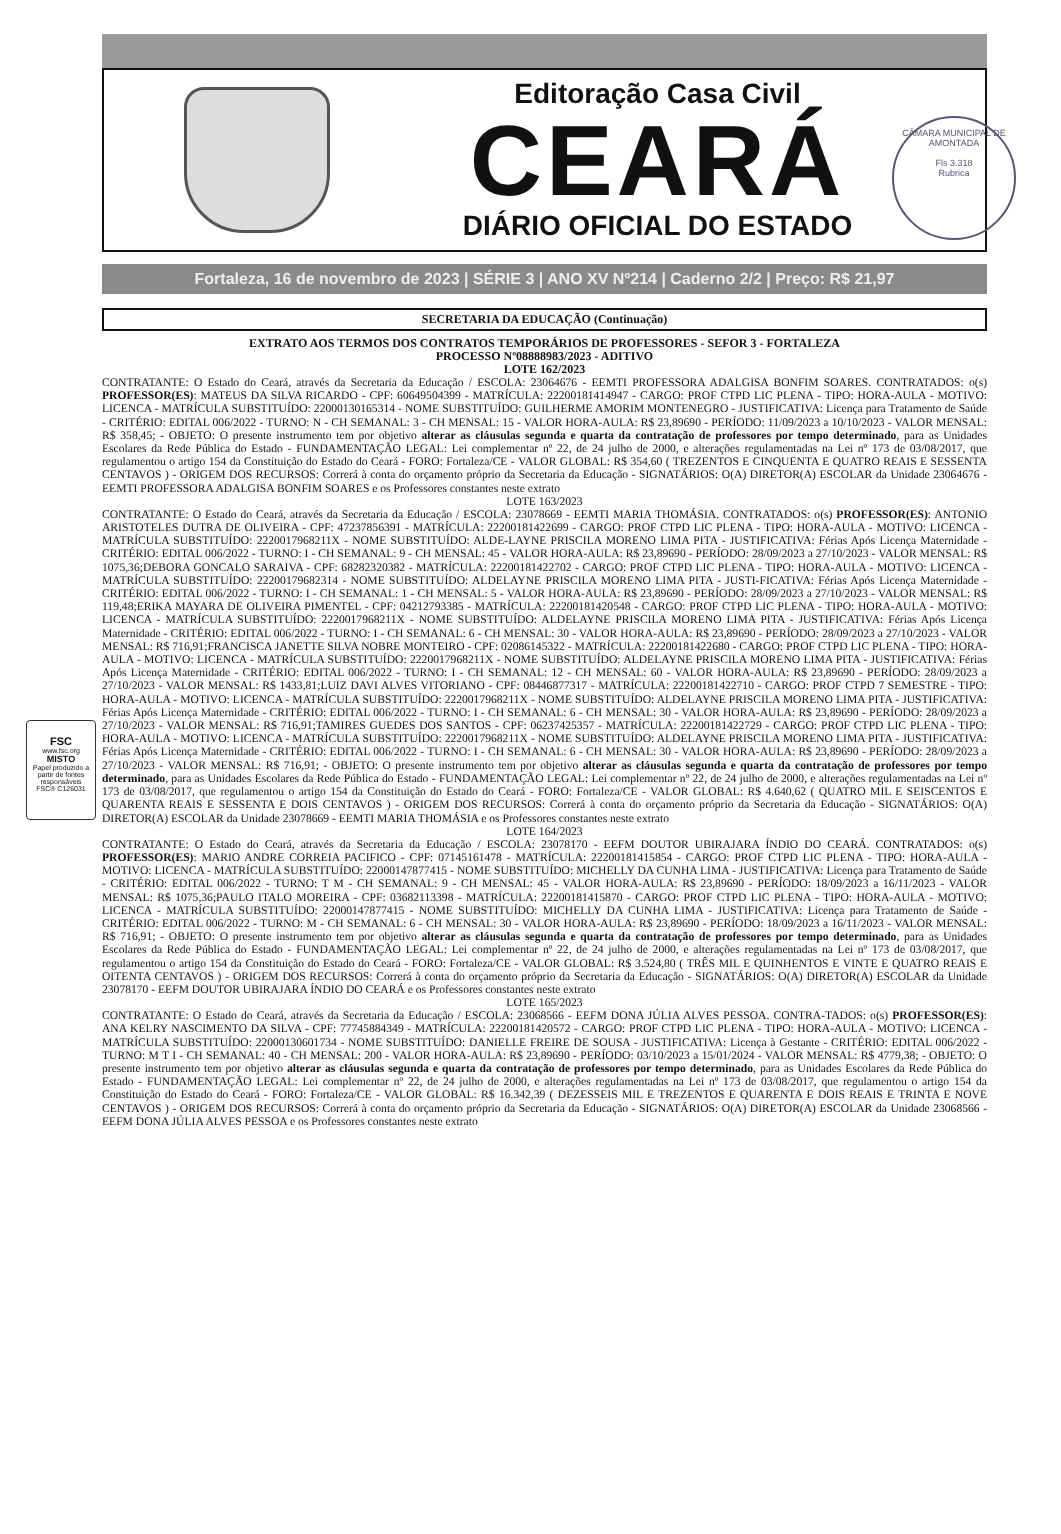CÂMARA MUNICIPAL DE AMONTADA
Fls 3.318
Rubrica
FSC
www.fsc.org
MISTO
Papel produzido a partir de fontes responsáveis
FSC® C126031
Editoração Casa Civil
CEARÁ
DIÁRIO OFICIAL DO ESTADO
Fortaleza, 16 de novembro de 2023 | SÉRIE 3 | ANO XV Nº214 | Caderno 2/2 | Preço: R$ 21,97
SECRETARIA DA EDUCAÇÃO (Continuação)
EXTRATO AOS TERMOS DOS CONTRATOS TEMPORÁRIOS DE PROFESSORES - SEFOR 3 - FORTALEZA
PROCESSO Nº08888983/2023 - ADITIVO
LOTE 162/2023
CONTRATANTE: O Estado do Ceará, através da Secretaria da Educação / ESCOLA: 23064676 - EEMTI PROFESSORA ADALGISA BONFIM SOARES. CONTRATADOS: o(s) PROFESSOR(ES): MATEUS DA SILVA RICARDO - CPF: 60649504399 - MATRÍCULA: 22200181414947 - CARGO: PROF CTPD LIC PLENA - TIPO: HORA-AULA - MOTIVO: LICENCA - MATRÍCULA SUBSTITUÍDO: 22000130165314 - NOME SUBSTITUÍDO: GUILHERME AMORIM MONTENEGRO - JUSTIFICATIVA: Licença para Tratamento de Saúde - CRITÉRIO: EDITAL 006/2022 - TURNO: N - CH SEMANAL: 3 - CH MENSAL: 15 - VALOR HORA-AULA: R$ 23,89690 - PERÍODO: 11/09/2023 a 10/10/2023 - VALOR MENSAL: R$ 358,45; - OBJETO: O presente instrumento tem por objetivo alterar as cláusulas segunda e quarta da contratação de professores por tempo determinado, para as Unidades Escolares da Rede Pública do Estado - FUNDAMENTAÇÃO LEGAL: Lei complementar nº 22, de 24 julho de 2000, e alterações regulamentadas na Lei nº 173 de 03/08/2017, que regulamentou o artigo 154 da Constituição do Estado do Ceará - FORO: Fortaleza/CE - VALOR GLOBAL: R$ 354,60 ( TREZENTOS E CINQUENTA E QUATRO REAIS E SESSENTA CENTAVOS ) - ORIGEM DOS RECURSOS: Correrá à conta do orçamento próprio da Secretaria da Educação - SIGNATÁRIOS: O(A) DIRETOR(A) ESCOLAR da Unidade 23064676 - EEMTI PROFESSORA ADALGISA BONFIM SOARES e os Professores constantes neste extrato
LOTE 163/2023
CONTRATANTE: O Estado do Ceará, através da Secretaria da Educação / ESCOLA: 23078669 - EEMTI MARIA THOMÁSIA. CONTRATADOS: o(s) PROFESSOR(ES): ANTONIO ARISTOTELES DUTRA DE OLIVEIRA - CPF: 47237856391 - MATRÍCULA: 22200181422699 - CARGO: PROF CTPD LIC PLENA - TIPO: HORA-AULA - MOTIVO: LICENCA - MATRÍCULA SUBSTITUÍDO: 2220017968211X - NOME SUBSTITUÍDO: ALDE-LAYNE PRISCILA MORENO LIMA PITA - JUSTIFICATIVA: Férias Após Licença Maternidade - CRITÉRIO: EDITAL 006/2022 - TURNO: I - CH SEMANAL: 9 - CH MENSAL: 45 - VALOR HORA-AULA: R$ 23,89690 - PERÍODO: 28/09/2023 a 27/10/2023 - VALOR MENSAL: R$ 1075,36;DEBORA GONCALO SARAIVA - CPF: 68282320382 - MATRÍCULA: 22200181422702 - CARGO: PROF CTPD LIC PLENA - TIPO: HORA-AULA - MOTIVO: LICENCA - MATRÍCULA SUBSTITUÍDO: 22200179682314 - NOME SUBSTITUÍDO: ALDELAYNE PRISCILA MORENO LIMA PITA - JUSTI-FICATIVA: Férias Após Licença Maternidade - CRITÉRIO: EDITAL 006/2022 - TURNO: I - CH SEMANAL: 1 - CH MENSAL: 5 - VALOR HORA-AULA: R$ 23,89690 - PERÍODO: 28/09/2023 a 27/10/2023 - VALOR MENSAL: R$ 119,48;ERIKA MAYARA DE OLIVEIRA PIMENTEL - CPF: 04212793385 - MATRÍCULA: 22200181420548 - CARGO: PROF CTPD LIC PLENA - TIPO: HORA-AULA - MOTIVO: LICENCA - MATRÍCULA SUBSTITUÍDO: 2220017968211X - NOME SUBSTITUÍDO: ALDELAYNE PRISCILA MORENO LIMA PITA - JUSTIFICATIVA: Férias Após Licença Maternidade - CRITÉRIO: EDITAL 006/2022 - TURNO: I - CH SEMANAL: 6 - CH MENSAL: 30 - VALOR HORA-AULA: R$ 23,89690 - PERÍODO: 28/09/2023 a 27/10/2023 - VALOR MENSAL: R$ 716,91;FRANCISCA JANETTE SILVA NOBRE MONTEIRO - CPF: 02086145322 - MATRÍCULA: 22200181422680 - CARGO: PROF CTPD LIC PLENA - TIPO: HORA-AULA - MOTIVO: LICENCA - MATRÍCULA SUBSTITUÍDO: 2220017968211X - NOME SUBSTITUÍDO: ALDELAYNE PRISCILA MORENO LIMA PITA - JUSTIFICATIVA: Férias Após Licença Maternidade - CRITÉRIO: EDITAL 006/2022 - TURNO: I - CH SEMANAL: 12 - CH MENSAL: 60 - VALOR HORA-AULA: R$ 23,89690 - PERÍODO: 28/09/2023 a 27/10/2023 - VALOR MENSAL: R$ 1433,81;LUIZ DAVI ALVES VITORIANO - CPF: 08446877317 - MATRÍCULA: 22200181422710 - CARGO: PROF CTPD 7 SEMESTRE - TIPO: HORA-AULA - MOTIVO: LICENCA - MATRÍCULA SUBSTITUÍDO: 2220017968211X - NOME SUBSTITUÍDO: ALDELAYNE PRISCILA MORENO LIMA PITA - JUSTIFICATIVA: Férias Após Licença Maternidade - CRITÉRIO: EDITAL 006/2022 - TURNO: I - CH SEMANAL: 6 - CH MENSAL: 30 - VALOR HORA-AULA: R$ 23,89690 - PERÍODO: 28/09/2023 a 27/10/2023 - VALOR MENSAL: R$ 716,91;TAMIRES GUEDES DOS SANTOS - CPF: 06237425357 - MATRÍCULA: 22200181422729 - CARGO: PROF CTPD LIC PLENA - TIPO: HORA-AULA - MOTIVO: LICENCA - MATRÍCULA SUBSTITUÍDO: 2220017968211X - NOME SUBSTITUÍDO: ALDELAYNE PRISCILA MORENO LIMA PITA - JUSTIFICATIVA: Férias Após Licença Maternidade - CRITÉRIO: EDITAL 006/2022 - TURNO: I - CH SEMANAL: 6 - CH MENSAL: 30 - VALOR HORA-AULA: R$ 23,89690 - PERÍODO: 28/09/2023 a 27/10/2023 - VALOR MENSAL: R$ 716,91; - OBJETO: O presente instrumento tem por objetivo alterar as cláusulas segunda e quarta da contratação de professores por tempo determinado, para as Unidades Escolares da Rede Pública do Estado - FUNDAMENTAÇÃO LEGAL: Lei complementar nº 22, de 24 julho de 2000, e alterações regulamentadas na Lei nº 173 de 03/08/2017, que regulamentou o artigo 154 da Constituição do Estado do Ceará - FORO: Fortaleza/CE - VALOR GLOBAL: R$ 4.640,62 ( QUATRO MIL E SEISCENTOS E QUARENTA REAIS E SESSENTA E DOIS CENTAVOS ) - ORIGEM DOS RECURSOS: Correrá à conta do orçamento próprio da Secretaria da Educação - SIGNATÁRIOS: O(A) DIRETOR(A) ESCOLAR da Unidade 23078669 - EEMTI MARIA THOMÁSIA e os Professores constantes neste extrato
LOTE 164/2023
CONTRATANTE: O Estado do Ceará, através da Secretaria da Educação / ESCOLA: 23078170 - EEFM DOUTOR UBIRAJARA ÍNDIO DO CEARÁ. CONTRATADOS: o(s) PROFESSOR(ES): MARIO ANDRE CORREIA PACIFICO - CPF: 07145161478 - MATRÍCULA: 22200181415854 - CARGO: PROF CTPD LIC PLENA - TIPO: HORA-AULA - MOTIVO: LICENCA - MATRÍCULA SUBSTITUÍDO: 22000147877415 - NOME SUBSTITUÍDO: MICHELLY DA CUNHA LIMA - JUSTIFICATIVA: Licença para Tratamento de Saúde - CRITÉRIO: EDITAL 006/2022 - TURNO: T M - CH SEMANAL: 9 - CH MENSAL: 45 - VALOR HORA-AULA: R$ 23,89690 - PERÍODO: 18/09/2023 a 16/11/2023 - VALOR MENSAL: R$ 1075,36;PAULO ITALO MOREIRA - CPF: 03682113398 - MATRÍCULA: 22200181415870 - CARGO: PROF CTPD LIC PLENA - TIPO: HORA-AULA - MOTIVO: LICENCA - MATRÍCULA SUBSTITUÍDO: 22000147877415 - NOME SUBSTITUÍDO: MICHELLY DA CUNHA LIMA - JUSTIFICATIVA: Licença para Tratamento de Saúde - CRITÉRIO: EDITAL 006/2022 - TURNO: M - CH SEMANAL: 6 - CH MENSAL: 30 - VALOR HORA-AULA: R$ 23,89690 - PERÍODO: 18/09/2023 a 16/11/2023 - VALOR MENSAL: R$ 716,91; - OBJETO: O presente instrumento tem por objetivo alterar as cláusulas segunda e quarta da contratação de professores por tempo determinado, para as Unidades Escolares da Rede Pública do Estado - FUNDAMENTAÇÃO LEGAL: Lei complementar nº 22, de 24 julho de 2000, e alterações regulamentadas na Lei nº 173 de 03/08/2017, que regulamentou o artigo 154 da Constituição do Estado do Ceará - FORO: Fortaleza/CE - VALOR GLOBAL: R$ 3.524,80 ( TRÊS MIL E QUINHENTOS E VINTE E QUATRO REAIS E OITENTA CENTAVOS ) - ORIGEM DOS RECURSOS: Correrá à conta do orçamento próprio da Secretaria da Educação - SIGNATÁRIOS: O(A) DIRETOR(A) ESCOLAR da Unidade 23078170 - EEFM DOUTOR UBIRAJARA ÍNDIO DO CEARÁ e os Professores constantes neste extrato
LOTE 165/2023
CONTRATANTE: O Estado do Ceará, através da Secretaria da Educação / ESCOLA: 23068566 - EEFM DONA JÚLIA ALVES PESSOA. CONTRA-TADOS: o(s) PROFESSOR(ES): ANA KELRY NASCIMENTO DA SILVA - CPF: 77745884349 - MATRÍCULA: 22200181420572 - CARGO: PROF CTPD LIC PLENA - TIPO: HORA-AULA - MOTIVO: LICENCA - MATRÍCULA SUBSTITUÍDO: 22000130601734 - NOME SUBSTITUÍDO: DANIELLE FREIRE DE SOUSA - JUSTIFICATIVA: Licença à Gestante - CRITÉRIO: EDITAL 006/2022 - TURNO: M T I - CH SEMANAL: 40 - CH MENSAL: 200 - VALOR HORA-AULA: R$ 23,89690 - PERÍODO: 03/10/2023 a 15/01/2024 - VALOR MENSAL: R$ 4779,38; - OBJETO: O presente instrumento tem por objetivo alterar as cláusulas segunda e quarta da contratação de professores por tempo determinado, para as Unidades Escolares da Rede Pública do Estado - FUNDAMENTAÇÃO LEGAL: Lei complementar nº 22, de 24 julho de 2000, e alterações regulamentadas na Lei nº 173 de 03/08/2017, que regulamentou o artigo 154 da Constituição do Estado do Ceará - FORO: Fortaleza/CE - VALOR GLOBAL: R$ 16.342,39 ( DEZESSEIS MIL E TREZENTOS E QUARENTA E DOIS REAIS E TRINTA E NOVE CENTAVOS ) - ORIGEM DOS RECURSOS: Correrá à conta do orçamento próprio da Secretaria da Educação - SIGNATÁRIOS: O(A) DIRETOR(A) ESCOLAR da Unidade 23068566 - EEFM DONA JÚLIA ALVES PESSOA e os Professores constantes neste extrato